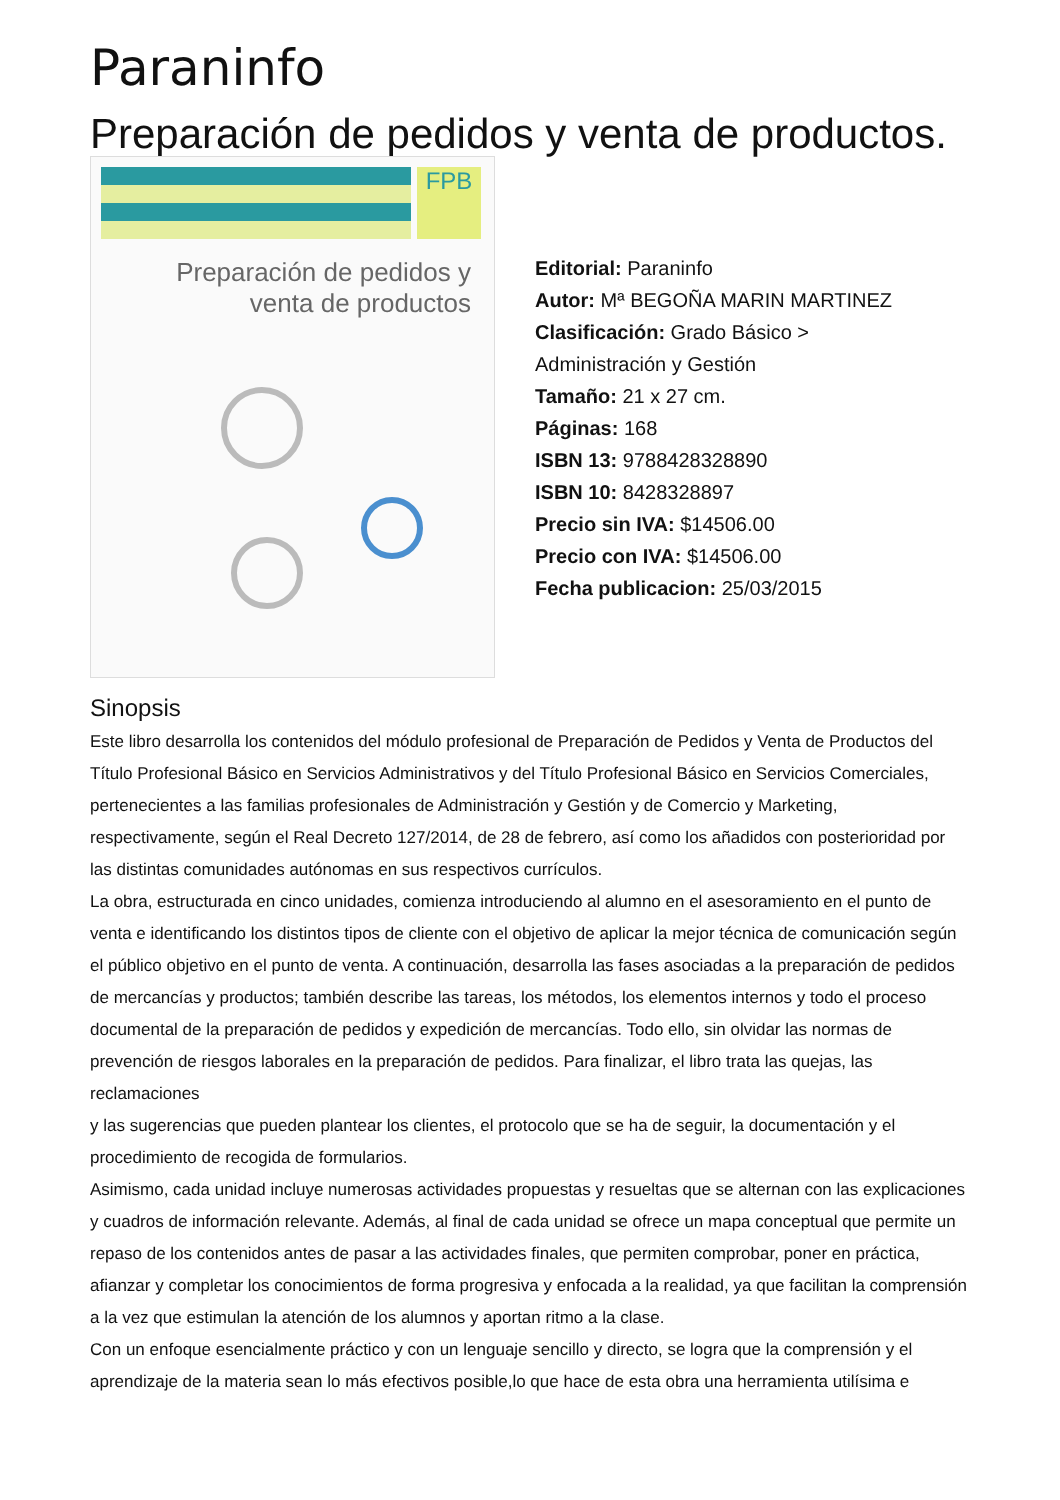Paraninfo
Preparación de pedidos y venta de productos.
FPB
Preparación de pedidos y venta de productos
Editorial: Paraninfo
Autor: Mª BEGOÑA MARIN MARTINEZ
Clasificación: Grado Básico >
Administración y Gestión
Tamaño: 21 x 27 cm.
Páginas: 168
ISBN 13: 9788428328890
ISBN 10: 8428328897
Precio sin IVA: $14506.00
Precio con IVA: $14506.00
Fecha publicacion: 25/03/2015
Sinopsis
Este libro desarrolla los contenidos del módulo profesional de Preparación de Pedidos y Venta de Productos del Título Profesional Básico en Servicios Administrativos y del Título Profesional Básico en Servicios Comerciales, pertenecientes a las familias profesionales de Administración y Gestión y de Comercio y Marketing, respectivamente, según el Real Decreto 127/2014, de 28 de febrero, así como los añadidos con posterioridad por las distintas comunidades autónomas en sus respectivos currículos.
La obra, estructurada en cinco unidades, comienza introduciendo al alumno en el asesoramiento en el punto de venta e identificando los distintos tipos de cliente con el objetivo de aplicar la mejor técnica de comunicación según el público objetivo en el punto de venta. A continuación, desarrolla las fases asociadas a la preparación de pedidos de mercancías y productos; también describe las tareas, los métodos, los elementos internos y todo el proceso documental de la preparación de pedidos y expedición de mercancías. Todo ello, sin olvidar las normas de prevención de riesgos laborales en la preparación de pedidos. Para finalizar, el libro trata las quejas, las reclamaciones
y las sugerencias que pueden plantear los clientes, el protocolo que se ha de seguir, la documentación y el procedimiento de recogida de formularios.
Asimismo, cada unidad incluye numerosas actividades propuestas y resueltas que se alternan con las explicaciones y cuadros de información relevante. Además, al final de cada unidad se ofrece un mapa conceptual que permite un repaso de los contenidos antes de pasar a las actividades finales, que permiten comprobar, poner en práctica, afianzar y completar los conocimientos de forma progresiva y enfocada a la realidad, ya que facilitan la comprensión a la vez que estimulan la atención de los alumnos y aportan ritmo a la clase.
Con un enfoque esencialmente práctico y con un lenguaje sencillo y directo, se logra que la comprensión y el aprendizaje de la materia sean lo más efectivos posible,lo que hace de esta obra una herramienta utilísima e